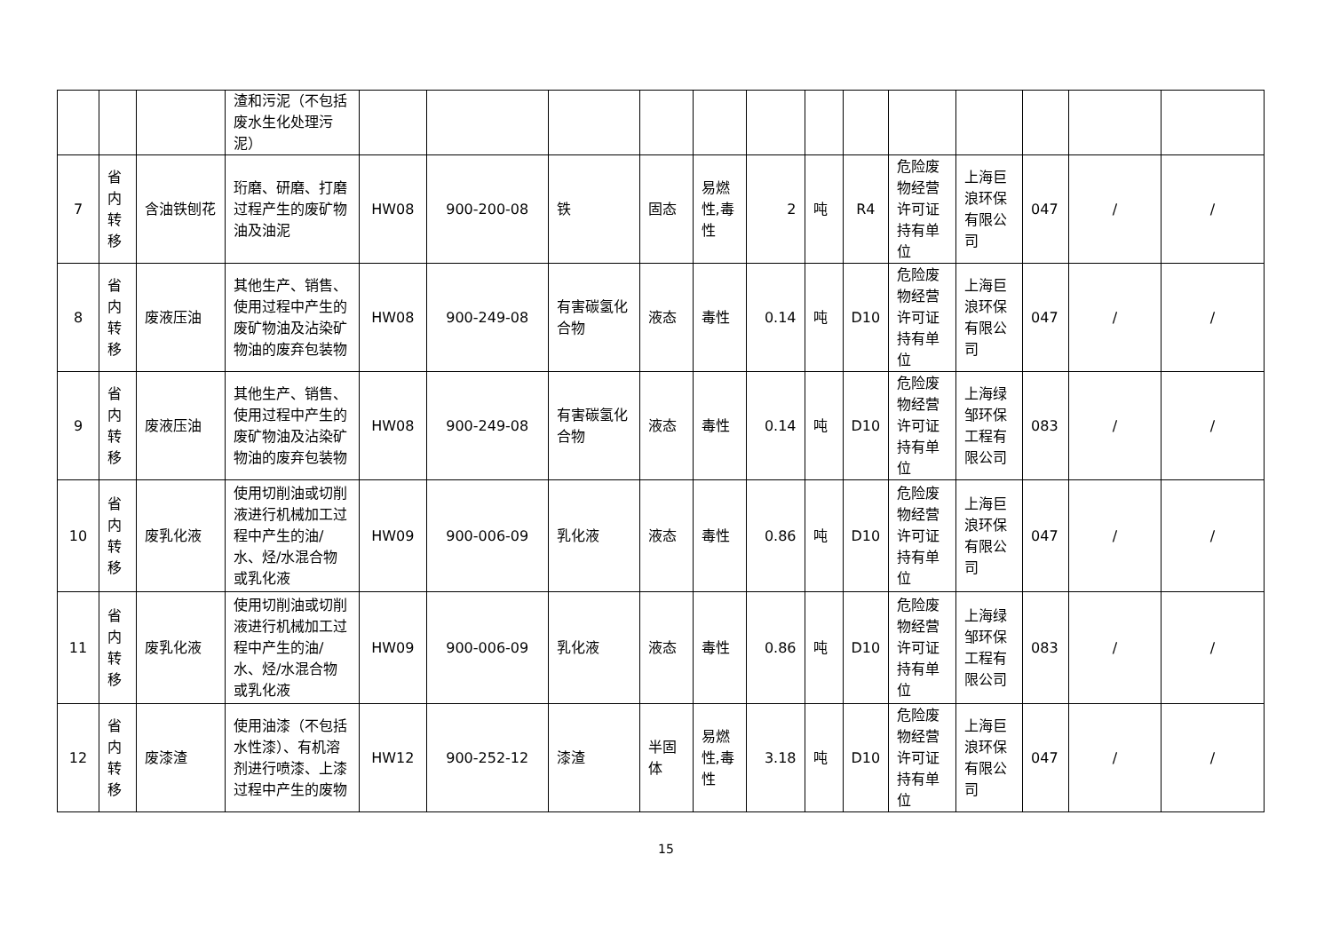| | | | 渣和污泥（不包括废水生化处理污泥） | | | | | | | | | | | | | |
| 7 | 省内转移 | 含油铁刨花 | 珩磨、研磨、打磨过程产生的废矿物油及油泥 | HW08 | 900-200-08 | 铁 | 固态 | 易燃性,毒性 | 2 | 吨 | R4 | 危险废物经营许可证持有单位 | 上海巨浪环保有限公司 | 047 | / | / |
| 8 | 省内转移 | 废液压油 | 其他生产、销售、使用过程中产生的废矿物油及沾染矿物油的废弃包装物 | HW08 | 900-249-08 | 有害碳氢化合物 | 液态 | 毒性 | 0.14 | 吨 | D10 | 危险废物经营许可证持有单位 | 上海巨浪环保有限公司 | 047 | / | / |
| 9 | 省内转移 | 废液压油 | 其他生产、销售、使用过程中产生的废矿物油及沾染矿物油的废弃包装物 | HW08 | 900-249-08 | 有害碳氢化合物 | 液态 | 毒性 | 0.14 | 吨 | D10 | 危险废物经营许可证持有单位 | 上海绿邹环保工程有限公司 | 083 | / | / |
| 10 | 省内转移 | 废乳化液 | 使用切削油或切削液进行机械加工过程中产生的油/水、烃/水混合物或乳化液 | HW09 | 900-006-09 | 乳化液 | 液态 | 毒性 | 0.86 | 吨 | D10 | 危险废物经营许可证持有单位 | 上海巨浪环保有限公司 | 047 | / | / |
| 11 | 省内转移 | 废乳化液 | 使用切削油或切削液进行机械加工过程中产生的油/水、烃/水混合物或乳化液 | HW09 | 900-006-09 | 乳化液 | 液态 | 毒性 | 0.86 | 吨 | D10 | 危险废物经营许可证持有单位 | 上海绿邹环保工程有限公司 | 083 | / | / |
| 12 | 省内转移 | 废漆渣 | 使用油漆（不包括水性漆）、有机溶剂进行喷漆、上漆过程中产生的废物 | HW12 | 900-252-12 | 漆渣 | 半固体 | 易燃性,毒性 | 3.18 | 吨 | D10 | 危险废物经营许可证持有单位 | 上海巨浪环保有限公司 | 047 | / | / |
15